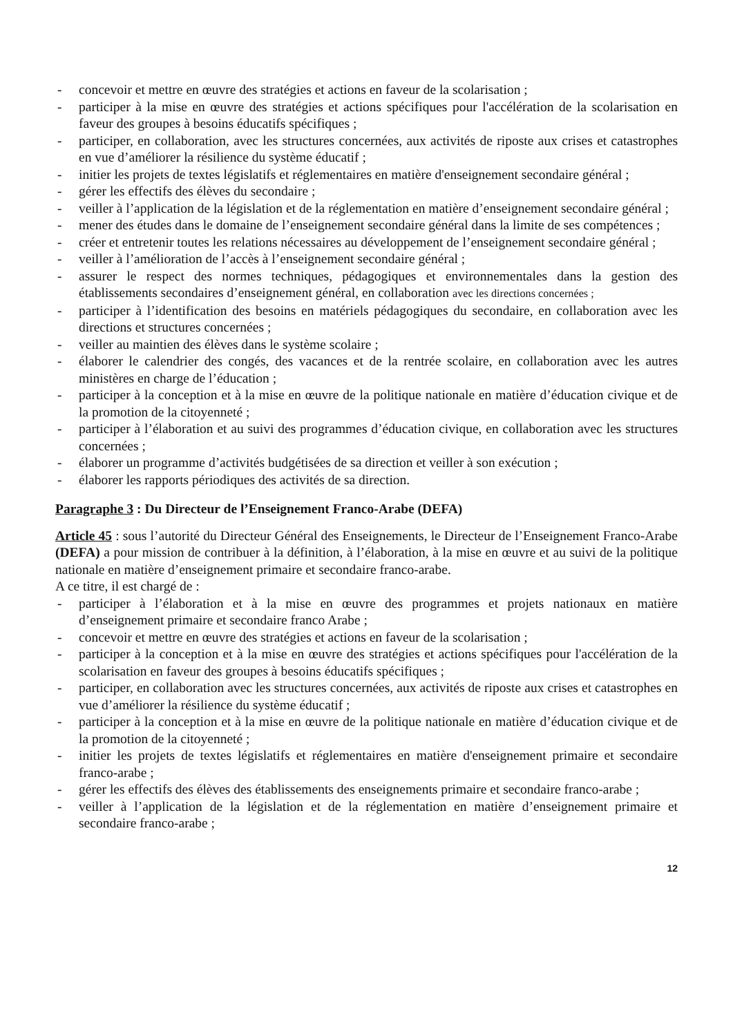- concevoir et mettre en œuvre des stratégies et actions en faveur de la scolarisation ;
- participer à la mise en œuvre des stratégies et actions spécifiques pour l'accélération de la scolarisation en faveur des groupes à besoins éducatifs spécifiques ;
- participer, en collaboration, avec les structures concernées, aux activités de riposte aux crises et catastrophes en vue d’améliorer la résilience du système éducatif ;
- initier les projets de textes législatifs et réglementaires en matière d'enseignement secondaire général ;
- gérer les effectifs des élèves du secondaire ;
- veiller à l’application de la législation et de la réglementation en matière d’enseignement secondaire général ;
- mener des études dans le domaine de l’enseignement secondaire général dans la limite de ses compétences ;
- créer et entretenir toutes les relations nécessaires au développement de l’enseignement secondaire général ;
- veiller à l’amélioration de l’accès à l’enseignement secondaire général ;
- assurer le respect des normes techniques, pédagogiques et environnementales dans la gestion des établissements secondaires d’enseignement général, en collaboration avec les directions concernées ;
- participer à l’identification des besoins en matériels pédagogiques du secondaire, en collaboration avec les directions et structures concernées ;
- veiller au maintien des élèves dans le système scolaire ;
- élaborer le calendrier des congés, des vacances et de la rentrée scolaire, en collaboration avec les autres ministères en charge de l’éducation ;
- participer à la conception et à la mise en œuvre de la politique nationale en matière d’éducation civique et de la promotion de la citoyenneté ;
- participer à l’élaboration et au suivi des programmes d’éducation civique, en collaboration avec les structures concernées ;
- élaborer un programme d’activités budgétisées de sa direction et veiller à son exécution ;
- élaborer les rapports périodiques des activités de sa direction.
Paragraphe 3 : Du Directeur de l’Enseignement Franco-Arabe (DEFA)
Article 45 : sous l’autorité du Directeur Général des Enseignements, le Directeur de l’Enseignement Franco-Arabe (DEFA) a pour mission de contribuer à la définition, à l’élaboration, à la mise en œuvre et au suivi de la politique nationale en matière d’enseignement primaire et secondaire franco-arabe.
A ce titre, il est chargé de :
- participer à l’élaboration et à la mise en œuvre des programmes et projets nationaux en matière d’enseignement primaire et secondaire franco Arabe ;
- concevoir et mettre en œuvre des stratégies et actions en faveur de la scolarisation ;
- participer à la conception et à la mise en œuvre des stratégies et actions spécifiques pour l'accélération de la scolarisation en faveur des groupes à besoins éducatifs spécifiques ;
- participer, en collaboration avec les structures concernées, aux activités de riposte aux crises et catastrophes en vue d’améliorer la résilience du système éducatif ;
- participer à la conception et à la mise en œuvre de la politique nationale en matière d’éducation civique et de la promotion de la citoyenneté ;
- initier les projets de textes législatifs et réglementaires en matière d'enseignement primaire et secondaire franco-arabe ;
- gérer les effectifs des élèves des établissements des enseignements primaire et secondaire franco-arabe ;
- veiller à l’application de la législation et de la réglementation en matière d’enseignement primaire et secondaire franco-arabe ;
12